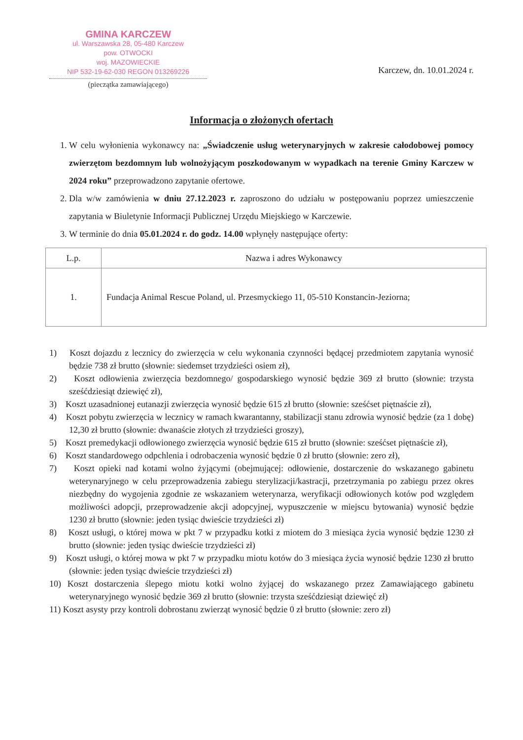GMINA KARCZEW
ul. Warszawska 28, 05-480 Karczew
pow. OTWOCKI
woj. MAZOWIECKIE
NIP 532-19-62-030 REGON 013269226
(pieczątka zamawiającego)
Karczew, dn. 10.01.2024 r.
Informacja o złożonych ofertach
1. W celu wyłonienia wykonawcy na: „Świadczenie usług weterynaryjnych w zakresie całodobowej pomocy zwierzętom bezdomnym lub wolnożyjącym poszkodowanym w wypadkach na terenie Gminy Karczew w 2024 roku” przeprowadzono zapytanie ofertowe.
2. Dla w/w zamówienia w dniu 27.12.2023 r. zaproszono do udziału w postępowaniu poprzez umieszczenie zapytania w Biuletynie Informacji Publicznej Urzędu Miejskiego w Karczewie.
3. W terminie do dnia 05.01.2024 r. do godz. 14.00 wpłynęły następujące oferty:
| L.p. | Nazwa i adres Wykonawcy |
| --- | --- |
| 1. | Fundacja Animal Rescue Poland, ul. Przesmyckiego 11, 05-510 Konstancin-Jeziorna; |
1) Koszt dojazdu z lecznicy do zwierzęcia w celu wykonania czynności będącej przedmiotem zapytania wynosić będzie 738 zł brutto (słownie: siedemset trzydzieści osiem zł),
2) Koszt odłowienia zwierzęcia bezdomnego/ gospodarskiego wynosić będzie 369 zł brutto (słownie: trzysta sześćdziesiąt dziewięć zł),
3) Koszt uzasadnionej eutanazji zwierzęcia wynosić będzie 615 zł brutto (słownie: sześćset piętnaście zł),
4) Koszt pobytu zwierzęcia w lecznicy w ramach kwarantanny, stabilizacji stanu zdrowia wynosić będzie (za 1 dobę) 12,30 zł brutto (słownie: dwanaście złotych zł trzydzieści groszy),
5) Koszt premedykacji odłowionego zwierzęcia wynosić będzie 615 zł brutto (słownie: sześćset piętnaście zł),
6) Koszt standardowego odpchlenia i odrobaczenia wynosić będzie 0 zł brutto (słownie: zero zł),
7) Koszt opieki nad kotami wolno żyjącymi (obejmującej: odłowienie, dostarczenie do wskazanego gabinetu weterynaryjnego w celu przeprowadzenia zabiegu sterylizacji/kastracji, przetrzymania po zabiegu przez okres niezbędny do wygojenia zgodnie ze wskazaniem weterynarza, weryfikacji odłowionych kotów pod względem możliwości adopcji, przeprowadzenie akcji adopcyjnej, wypuszczenie w miejscu bytowania) wynosić będzie 1230 zł brutto (słownie: jeden tysiąc dwieście trzydzieści zł)
8) Koszt usługi, o której mowa w pkt 7 w przypadku kotki z miotem do 3 miesiąca życia wynosić będzie 1230 zł brutto (słownie: jeden tysiąc dwieście trzydzieści zł)
9) Koszt usługi, o której mowa w pkt 7 w przypadku miotu kotów do 3 miesiąca życia wynosić będzie 1230 zł brutto (słownie: jeden tysiąc dwieście trzydzieści zł)
10) Koszt dostarczenia ślepego miotu kotki wolno żyjącej do wskazanego przez Zamawiającego gabinetu weterynaryjnego wynosić będzie 369 zł brutto (słownie: trzysta sześćdziesiąt dziewięć zł)
11) Koszt asysty przy kontroli dobrostanu zwierząt wynosić będzie 0 zł brutto (słownie: zero zł)